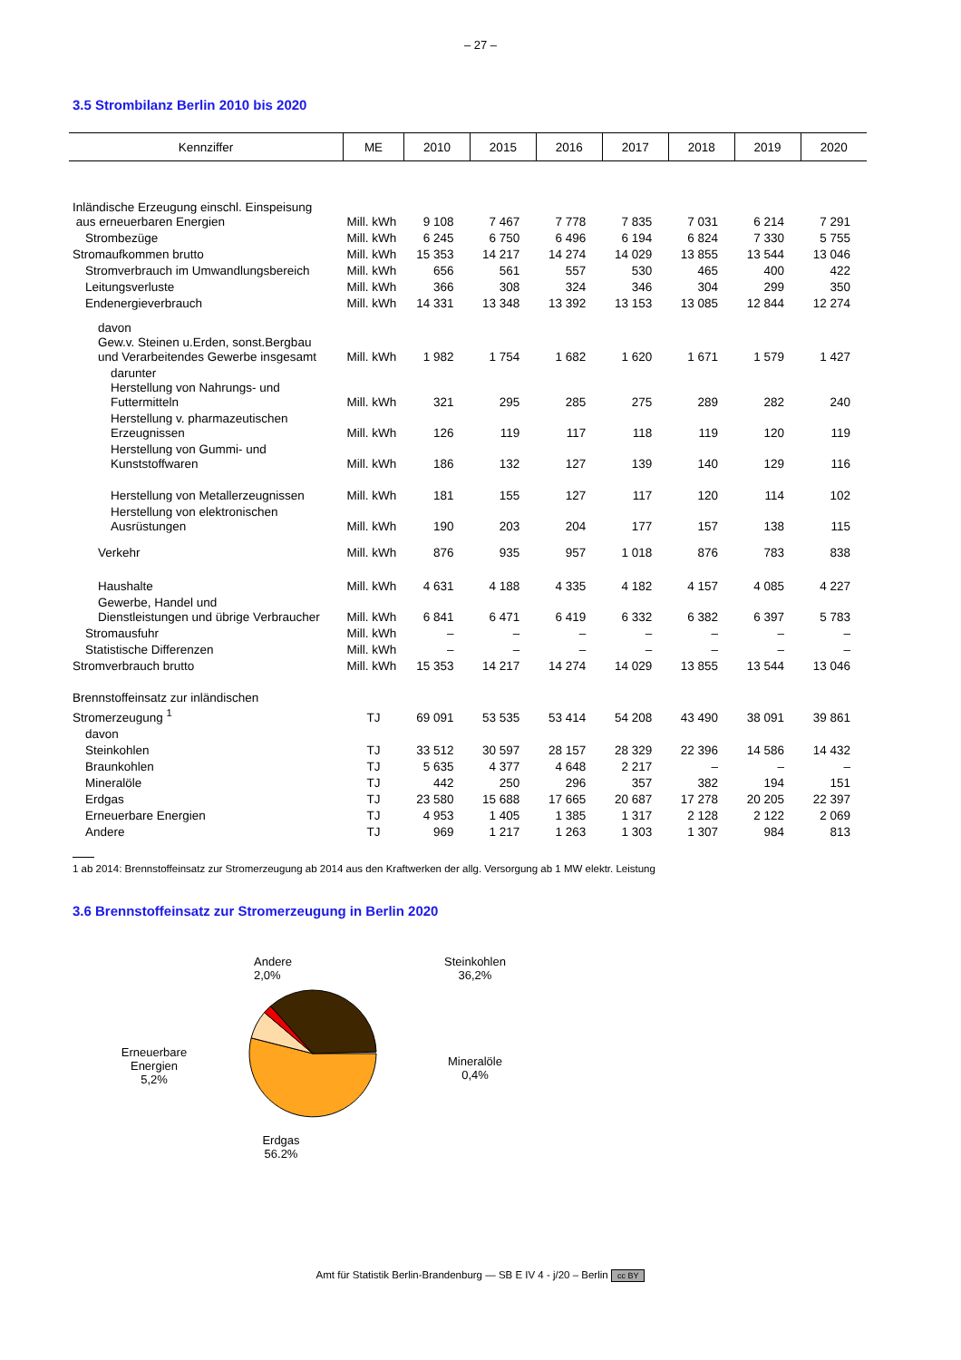– 27 –
3.5 Strombilanz Berlin 2010 bis 2020
| Kennziffer | ME | 2010 | 2015 | 2016 | 2017 | 2018 | 2019 | 2020 |
| --- | --- | --- | --- | --- | --- | --- | --- | --- |
| Inländische Erzeugung einschl. Einspeisung aus erneuerbaren Energien | Mill. kWh | 9 108 | 7 467 | 7 778 | 7 835 | 7 031 | 6 214 | 7 291 |
| Strombezüge | Mill. kWh | 6 245 | 6 750 | 6 496 | 6 194 | 6 824 | 7 330 | 5 755 |
| Stromaufkommen brutto | Mill. kWh | 15 353 | 14 217 | 14 274 | 14 029 | 13 855 | 13 544 | 13 046 |
| Stromverbrauch im Umwandlungsbereich | Mill. kWh | 656 | 561 | 557 | 530 | 465 | 400 | 422 |
| Leitungsverluste | Mill. kWh | 366 | 308 | 324 | 346 | 304 | 299 | 350 |
| Endenergieverbrauch | Mill. kWh | 14 331 | 13 348 | 13 392 | 13 153 | 13 085 | 12 844 | 12 274 |
| davon Gew.v. Steinen u.Erden, sonst.Bergbau und Verarbeitendes Gewerbe insgesamt | Mill. kWh | 1 982 | 1 754 | 1 682 | 1 620 | 1 671 | 1 579 | 1 427 |
| darunter Herstellung von Nahrungs- und Futtermitteln | Mill. kWh | 321 | 295 | 285 | 275 | 289 | 282 | 240 |
| Herstellung v. pharmazeutischen Erzeugnissen | Mill. kWh | 126 | 119 | 117 | 118 | 119 | 120 | 119 |
| Herstellung von Gummi- und Kunststoffwaren | Mill. kWh | 186 | 132 | 127 | 139 | 140 | 129 | 116 |
| Herstellung von Metallerzeugnissen | Mill. kWh | 181 | 155 | 127 | 117 | 120 | 114 | 102 |
| Herstellung von elektronischen Ausrüstungen | Mill. kWh | 190 | 203 | 204 | 177 | 157 | 138 | 115 |
| Verkehr | Mill. kWh | 876 | 935 | 957 | 1 018 | 876 | 783 | 838 |
| Haushalte | Mill. kWh | 4 631 | 4 188 | 4 335 | 4 182 | 4 157 | 4 085 | 4 227 |
| Gewerbe, Handel und Dienstleistungen und übrige Verbraucher | Mill. kWh | 6 841 | 6 471 | 6 419 | 6 332 | 6 382 | 6 397 | 5 783 |
| Stromausfuhr | Mill. kWh | – | – | – | – | – | – | – |
| Statistische Differenzen | Mill. kWh | – | – | – | – | – | – | – |
| Stromverbrauch brutto | Mill. kWh | 15 353 | 14 217 | 14 274 | 14 029 | 13 855 | 13 544 | 13 046 |
| Brennstoffeinsatz zur inländischen Stromerzeugung <sup>1</sup> | TJ | 69 091 | 53 535 | 53 414 | 54 208 | 43 490 | 38 091 | 39 861 |
| davon | | | | | | | | |
| Steinkohlen | TJ | 33 512 | 30 597 | 28 157 | 28 329 | 22 396 | 14 586 | 14 432 |
| Braunkohlen | TJ | 5 635 | 4 377 | 4 648 | 2 217 | – | – | – |
| Mineralöle | TJ | 442 | 250 | 296 | 357 | 382 | 194 | 151 |
| Erdgas | TJ | 23 580 | 15 688 | 17 665 | 20 687 | 17 278 | 20 205 | 22 397 |
| Erneuerbare Energien | TJ | 4 953 | 1 405 | 1 385 | 1 317 | 2 128 | 2 122 | 2 069 |
| Andere | TJ | 969 | 1 217 | 1 263 | 1 303 | 1 307 | 984 | 813 |
1 ab 2014: Brennstoffeinsatz zur Stromerzeugung ab 2014 aus den Kraftwerken der allg. Versorgung ab 1 MW elektr. Leistung
3.6 Brennstoffeinsatz zur Stromerzeugung in Berlin 2020
Erneuerbare
Energien
5,2%
Andere
2,0%
Erdgas
56.2%
Steinkohlen
36,2%
Mineralöle
0,4%
Amt für Statistik Berlin-Brandenburg — SB E IV 4 - j/20 – Berlin cc BY